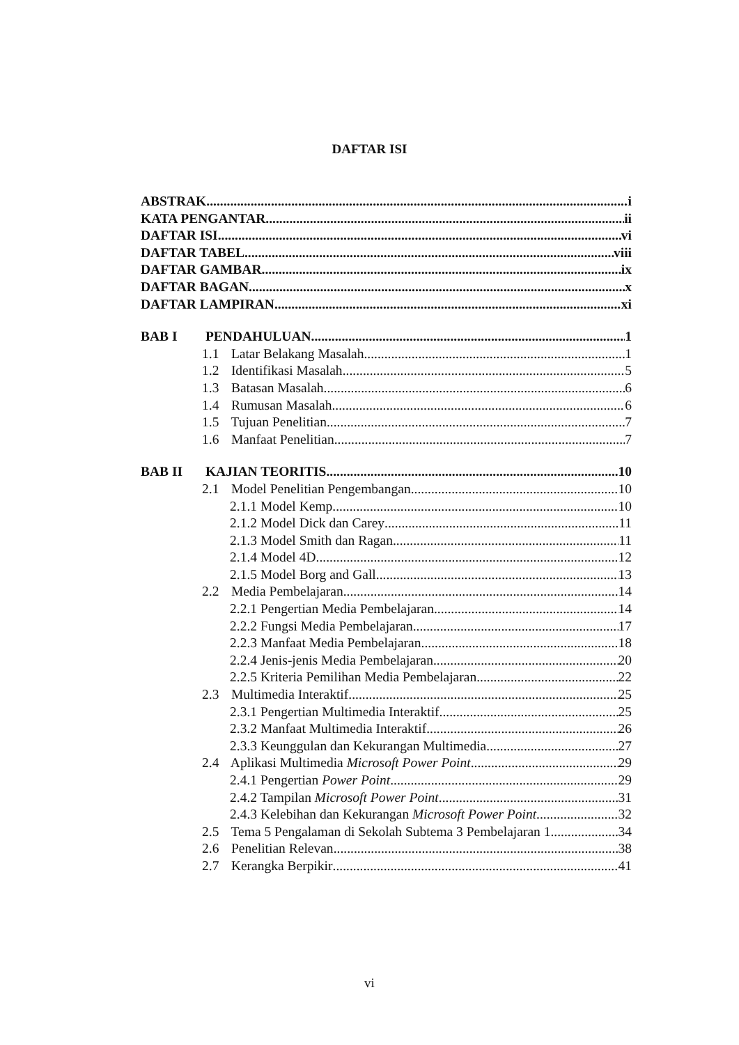DAFTAR ISI
ABSTRAK i
KATA PENGANTAR ii
DAFTAR ISI vi
DAFTAR TABEL viii
DAFTAR GAMBAR ix
DAFTAR BAGAN x
DAFTAR LAMPIRAN xi
BAB I PENDAHULUAN 1
1.1 Latar Belakang Masalah 1
1.2 Identifikasi Masalah 5
1.3 Batasan Masalah 6
1.4 Rumusan Masalah 6
1.5 Tujuan Penelitian 7
1.6 Manfaat Penelitian 7
BAB II KAJIAN TEORITIS 10
2.1 Model Penelitian Pengembangan 10
2.1.1 Model Kemp 10
2.1.2 Model Dick dan Carey 11
2.1.3 Model Smith dan Ragan 11
2.1.4 Model 4D 12
2.1.5 Model Borg and Gall 13
2.2 Media Pembelajaran 14
2.2.1 Pengertian Media Pembelajaran 14
2.2.2 Fungsi Media Pembelajaran 17
2.2.3 Manfaat Media Pembelajaran 18
2.2.4 Jenis-jenis Media Pembelajaran 20
2.2.5 Kriteria Pemilihan Media Pembelajaran 22
2.3 Multimedia Interaktif 25
2.3.1 Pengertian Multimedia Interaktif 25
2.3.2 Manfaat Multimedia Interaktif 26
2.3.3 Keunggulan dan Kekurangan Multimedia 27
2.4 Aplikasi Multimedia Microsoft Power Point 29
2.4.1 Pengertian Power Point 29
2.4.2 Tampilan Microsoft Power Point 31
2.4.3 Kelebihan dan Kekurangan Microsoft Power Point 32
2.5 Tema 5 Pengalaman di Sekolah Subtema 3 Pembelajaran 1 34
2.6 Penelitian Relevan 38
2.7 Kerangka Berpikir 41
vi